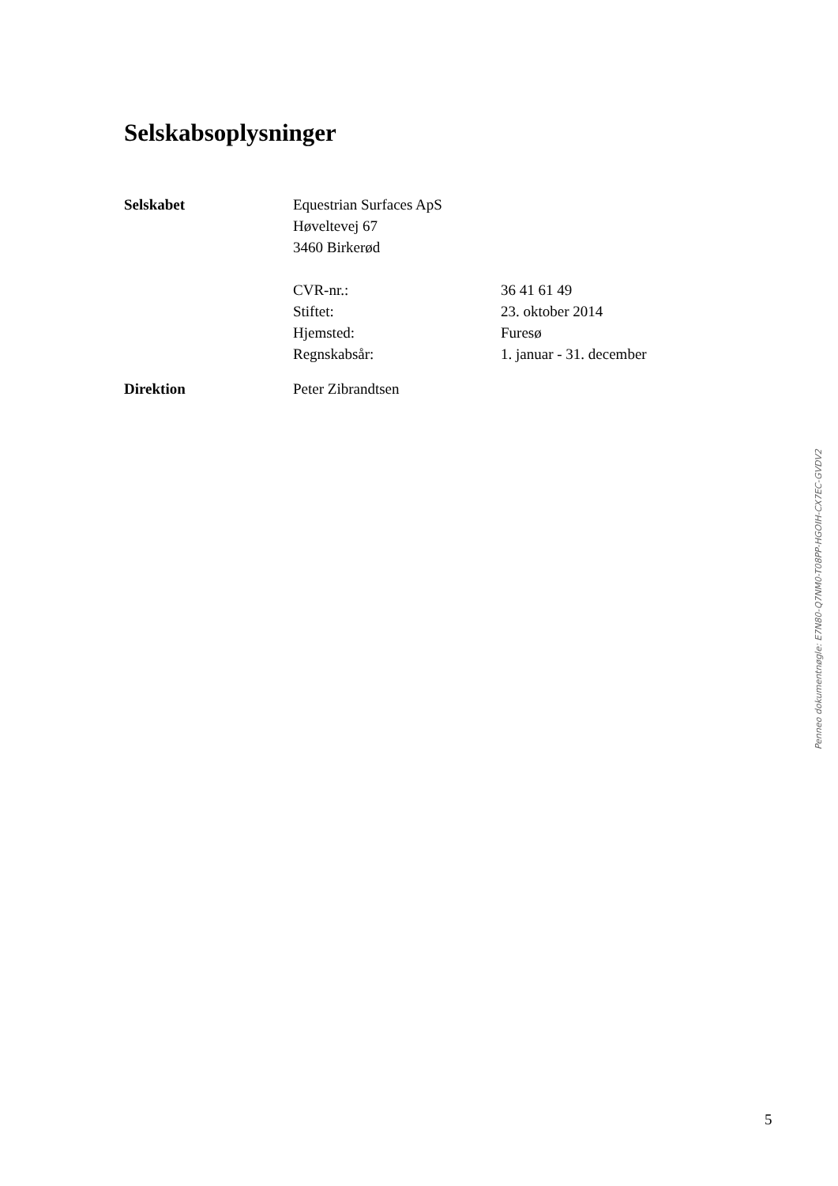Selskabsoplysninger
Selskabet Equestrian Surfaces ApS
Høveltevej 67
3460 Birkerød
CVR-nr.: 36 41 61 49
Stiftet: 23. oktober 2014
Hjemsted: Furesø
Regnskabsår: 1. januar - 31. december
Direktion Peter Zibrandtsen
Penneo dokumentnøgle: E7N80-Q7NM0-T08PP-HGOIH-CX7EC-GVDV2
5